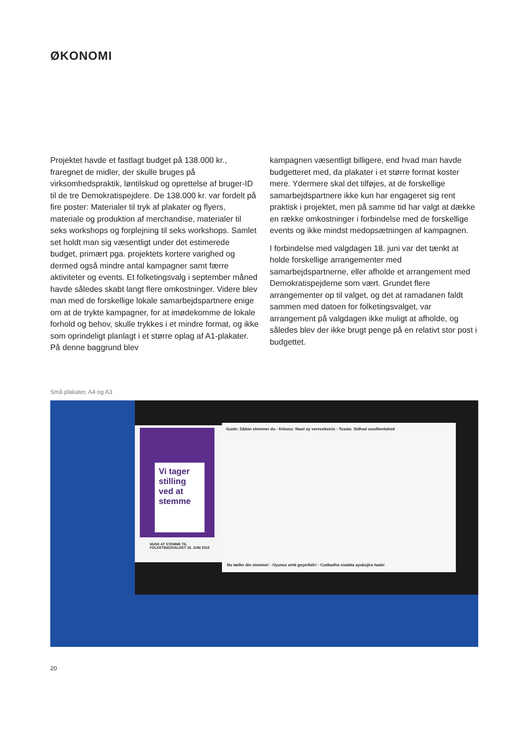ØKONOMI
Projektet havde et fastlagt budget på 138.000 kr., fraregnet de midler, der skulle bruges på virksomhedspraktik, løntilskud og oprettelse af bruger-ID til de tre Demokratispejdere. De 138.000 kr. var fordelt på fire poster: Materialer til tryk af plakater og flyers, materiale og produktion af merchandise, materialer til seks workshops og forplejning til seks workshops. Samlet set holdt man sig væsentligt under det estimerede budget, primært pga. projektets kortere varighed og dermed også mindre antal kampagner samt færre aktiviteter og events. Et folketingsvalg i september måned havde således skabt langt flere omkostninger. Videre blev man med de forskellige lokale samarbejdspartnere enige om at de trykte kampagner, for at imødekomme de lokale forhold og behov, skulle trykkes i et mindre format, og ikke som oprindeligt planlagt i et større oplag af A1-plakater. På denne baggrund blev
kampagnen væsentligt billigere, end hvad man havde budgetteret med, da plakater i et større format koster mere. Ydermere skal det tilføjes, at de forskellige samarbejdspartnere ikke kun har engageret sig rent praktisk i projektet, men på samme tid har valgt at dække en række omkostninger i forbindelse med de forskellige events og ikke mindst medopsætningen af kampagnen.
I forbindelse med valgdagen 18. juni var det tænkt at holde forskellige arrangementer med samarbejdspartnerne, eller afholde et arrangement med Demokratispejderne som vært. Grundet flere arrangementer op til valget, og det at ramadanen faldt sammen med datoen for folketingsvalget, var arrangement på valgdagen ikke muligt at afholde, og således blev der ikke brugt penge på en relativt stor post i budgettet.
Små plakater, A4 og A3
Vi tager stilling ved at stemme
HUSK AT STEMME TIL FOLKETINGSVALGET 18. JUNI 2015
Guide: Sådan stemmer du - Kılavuz: Nasıl oy vereceksiniz - Tusala: Sidhad ucodhenlahed
Nu tæller din stemme! - Oyunuz artık geçerlidir! - Codkadha xisabta ayukujira hada!
20